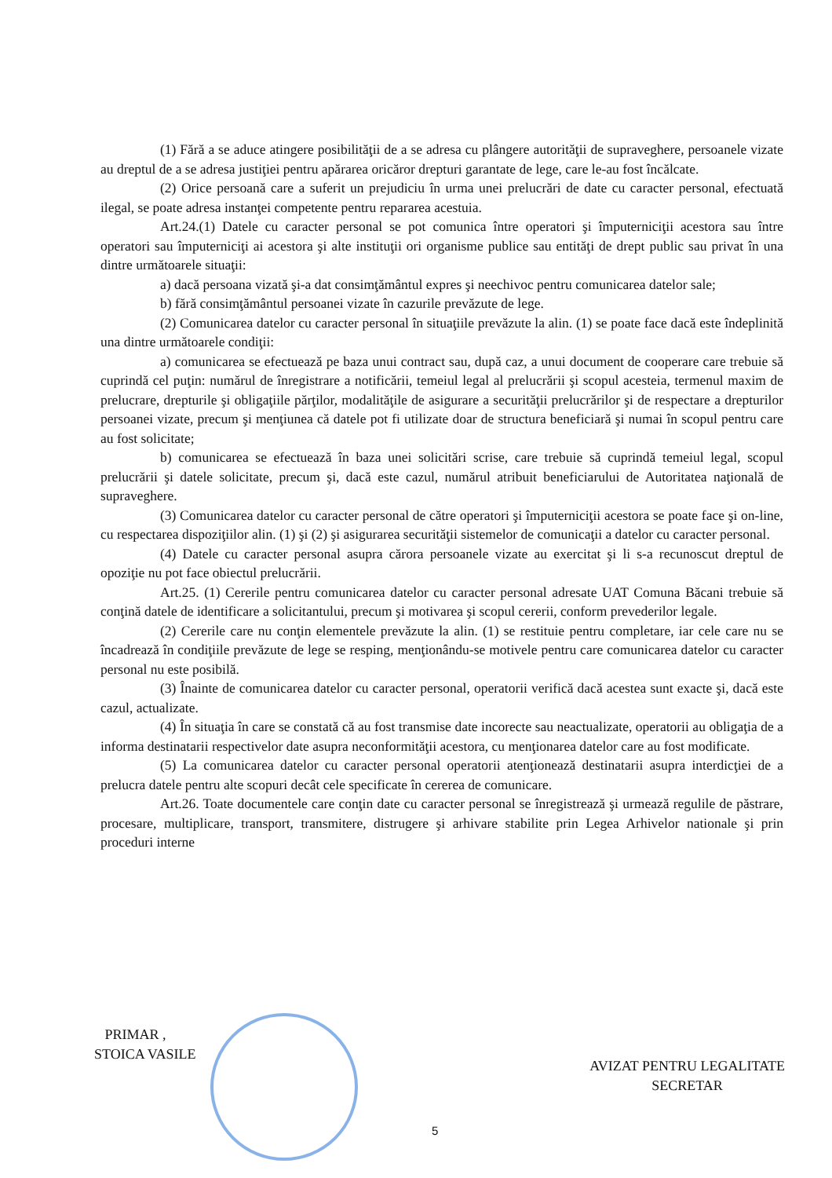(1) Fără a se aduce atingere posibilităţii de a se adresa cu plângere autorităţii de supraveghere, persoanele vizate au dreptul de a se adresa justiţiei pentru apărarea oricăror drepturi garantate de lege, care le-au fost încălcate.
(2) Orice persoană care a suferit un prejudiciu în urma unei prelucrări de date cu caracter personal, efectuată ilegal, se poate adresa instanţei competente pentru repararea acestuia.
Art.24.(1) Datele cu caracter personal se pot comunica între operatori şi împuterniciţii acestora sau între operatori sau împuterniciţi ai acestora şi alte instituţii ori organisme publice sau entităţi de drept public sau privat în una dintre următoarele situaţii:
a) dacă persoana vizată şi-a dat consimţământul expres şi neechivoc pentru comunicarea datelor sale;
b) fără consimţământul persoanei vizate în cazurile prevăzute de lege.
(2) Comunicarea datelor cu caracter personal în situaţiile prevăzute la alin. (1) se poate face dacă este îndeplinită una dintre următoarele condiţii:
a) comunicarea se efectuează pe baza unui contract sau, după caz, a unui document de cooperare care trebuie să cuprindă cel puţin: numărul de înregistrare a notificării, temeiul legal al prelucrării şi scopul acesteia, termenul maxim de prelucrare, drepturile şi obligaţiile părţilor, modalităţile de asigurare a securităţii prelucrărilor şi de respectare a drepturilor persoanei vizate, precum şi menţiunea că datele pot fi utilizate doar de structura beneficiară şi numai în scopul pentru care au fost solicitate;
b) comunicarea se efectuează în baza unei solicitări scrise, care trebuie să cuprindă temeiul legal, scopul prelucrării şi datele solicitate, precum şi, dacă este cazul, numărul atribuit beneficiarului de Autoritatea naţională de supraveghere.
(3) Comunicarea datelor cu caracter personal de către operatori şi împuterniciţii acestora se poate face şi on-line, cu respectarea dispoziţiilor alin. (1) şi (2) şi asigurarea securităţii sistemelor de comunicaţii a datelor cu caracter personal.
(4) Datele cu caracter personal asupra cărora persoanele vizate au exercitat şi li s-a recunoscut dreptul de opoziţie nu pot face obiectul prelucrării.
Art.25. (1) Cererile pentru comunicarea datelor cu caracter personal adresate UAT Comuna Băcani trebuie să conţină datele de identificare a solicitantului, precum şi motivarea şi scopul cererii, conform prevederilor legale.
(2) Cererile care nu conţin elementele prevăzute la alin. (1) se restituie pentru completare, iar cele care nu se încadrează în condiţiile prevăzute de lege se resping, menţionându-se motivele pentru care comunicarea datelor cu caracter personal nu este posibilă.
(3) Înainte de comunicarea datelor cu caracter personal, operatorii verifică dacă acestea sunt exacte şi, dacă este cazul, actualizate.
(4) În situaţia în care se constată că au fost transmise date incorecte sau neactualizate, operatorii au obligaţia de a informa destinatarii respectivelor date asupra neconformităţii acestora, cu menţionarea datelor care au fost modificate.
(5) La comunicarea datelor cu caracter personal operatorii atenţionează destinatarii asupra interdicţiei de a prelucra datele pentru alte scopuri decât cele specificate în cererea de comunicare.
Art.26. Toate documentele care conţin date cu caracter personal se înregistrează şi urmează regulile de păstrare, procesare, multiplicare, transport, transmitere, distrugere şi arhivare stabilite prin Legea Arhivelor nationale şi prin proceduri interne
PRIMAR ,
STOICA VASILE
AVIZAT PENTRU LEGALITATE
SECRETAR
5